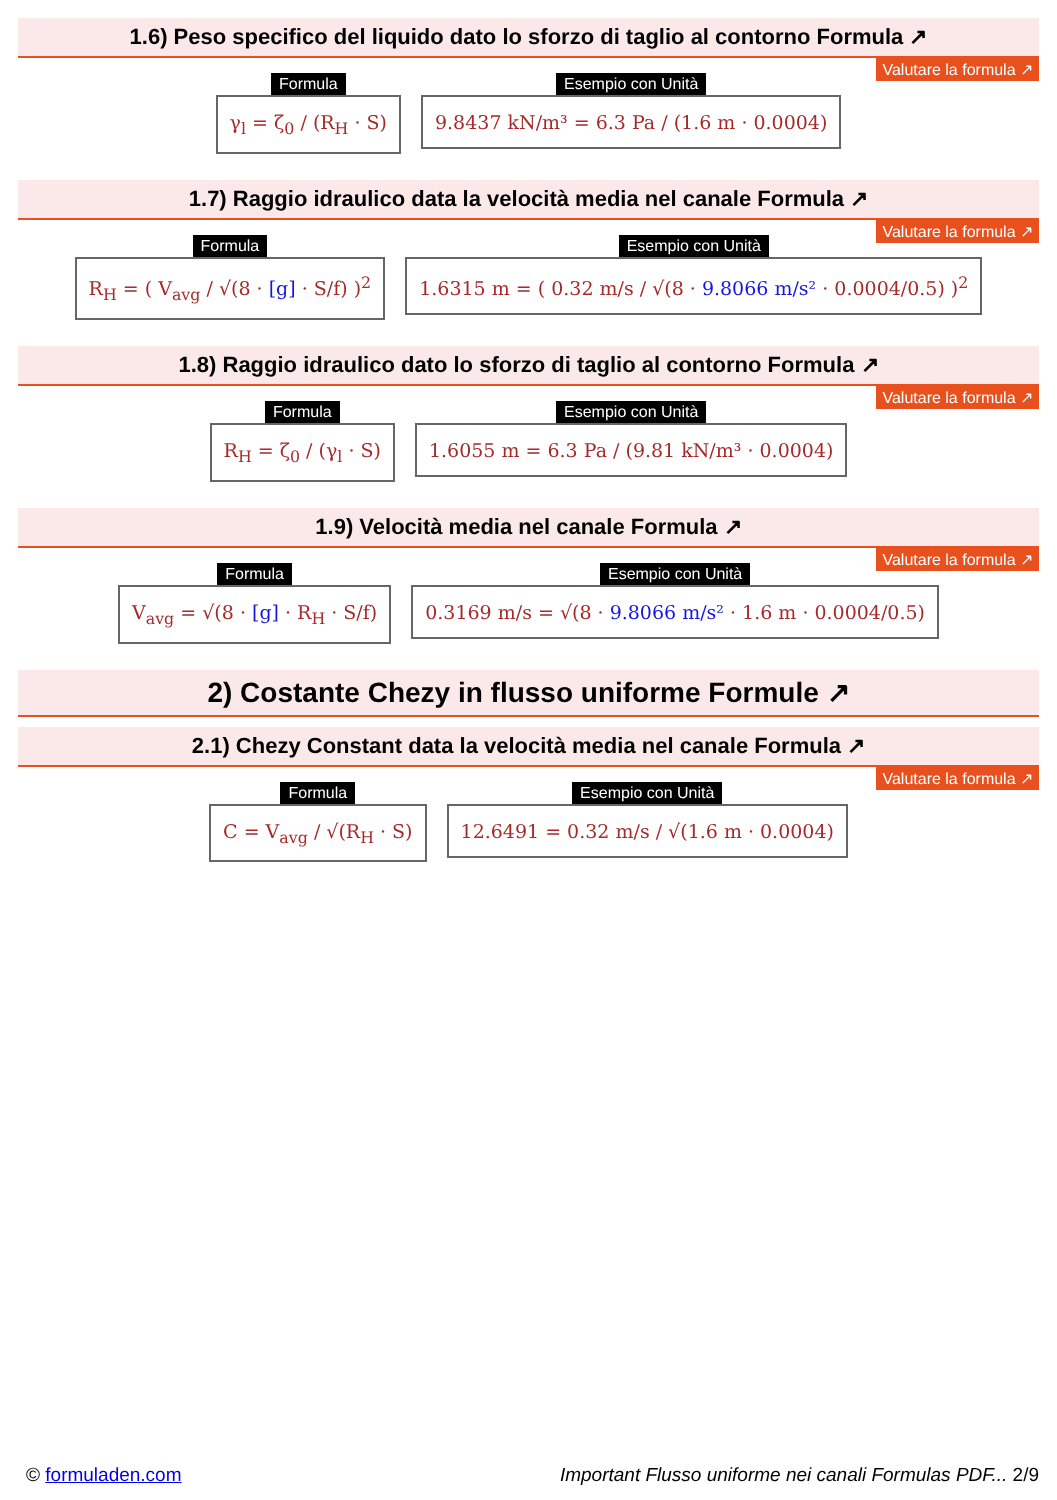1.6) Peso specifico del liquido dato lo sforzo di taglio al contorno Formula ↗
Valutare la formula ↗
Formula
γ<sub>l</sub> = ζ<sub>0</sub> / (R<sub>H</sub> · S)
Esempio con Unità
9.8437 kN/m³ = 6.3 Pa / (1.6 m · 0.0004)
1.7) Raggio idraulico data la velocità media nel canale Formula ↗
Valutare la formula ↗
Formula
R<sub>H</sub> = ( V<sub>avg</sub> / √(8 · [g] · S/f) )<sup>2</sup>
Esempio con Unità
1.6315 m = ( 0.32 m/s / √(8 · 9.8066 m/s² · 0.0004/0.5) )<sup>2</sup>
1.8) Raggio idraulico dato lo sforzo di taglio al contorno Formula ↗
Valutare la formula ↗
Formula
R<sub>H</sub> = ζ<sub>0</sub> / (γ<sub>l</sub> · S)
Esempio con Unità
1.6055 m = 6.3 Pa / (9.81 kN/m³ · 0.0004)
1.9) Velocità media nel canale Formula ↗
Valutare la formula ↗
Formula
V<sub>avg</sub> = √(8 · [g] · R<sub>H</sub> · S/f)
Esempio con Unità
0.3169 m/s = √(8 · 9.8066 m/s² · 1.6 m · 0.0004/0.5)
2) Costante Chezy in flusso uniforme Formule ↗
2.1) Chezy Constant data la velocità media nel canale Formula ↗
Valutare la formula ↗
Formula
C = V<sub>avg</sub> / √(R<sub>H</sub> · S)
Esempio con Unità
12.6491 = 0.32 m/s / √(1.6 m · 0.0004)
© formuladen.com Important Flusso uniforme nei canali Formulas PDF... 2/9